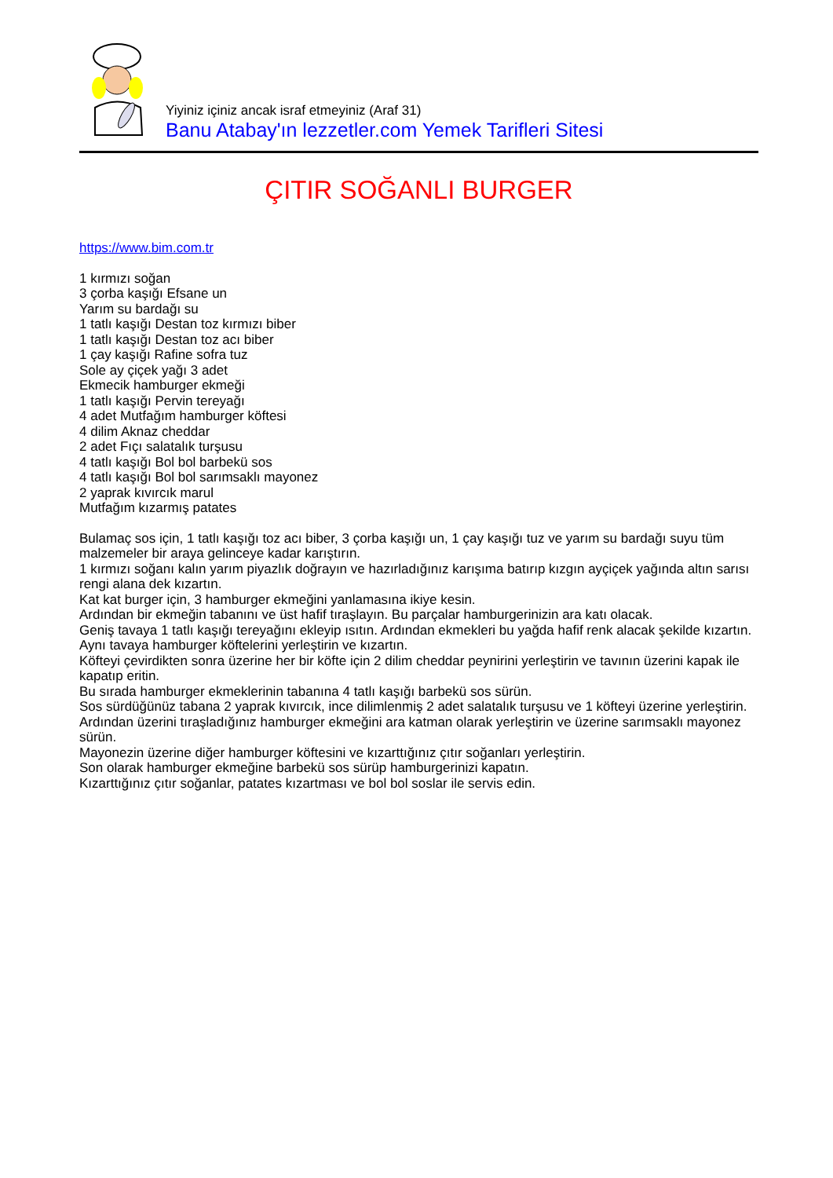Yiyiniz içiniz ancak israf etmeyiniz (Araf 31)
Banu Atabay'ın lezzetler.com Yemek Tarifleri Sitesi
ÇITIR SOĞANLI BURGER
https://www.bim.com.tr
1 kırmızı soğan
3 çorba kaşığı Efsane un
Yarım su bardağı su
1 tatlı kaşığı Destan toz kırmızı biber
1 tatlı kaşığı Destan toz acı biber
1 çay kaşığı Rafine sofra tuz
Sole ay çiçek yağı 3 adet
Ekmecik hamburger ekmeği
1 tatlı kaşığı Pervin tereyağı
4 adet Mutfağım hamburger köftesi
4 dilim Aknaz cheddar
2 adet Fıçı salatalık turşusu
4 tatlı kaşığı Bol bol barbekü sos
4 tatlı kaşığı Bol bol sarımsaklı mayonez
2 yaprak kıvırcık marul
Mutfağım kızarmış patates
Bulamaç sos için, 1 tatlı kaşığı toz acı biber, 3 çorba kaşığı un, 1 çay kaşığı tuz ve yarım su bardağı suyu tüm malzemeler bir araya gelinceye kadar karıştırın.
1 kırmızı soğanı kalın yarım piyazlık doğrayın ve hazırladığınız karışıma batırıp kızgın ayçiçek yağında altın sarısı rengi alana dek kızartın.
Kat kat burger için, 3 hamburger ekmeğini yanlamasına ikiye kesin.
Ardından bir ekmeğin tabanını ve üst hafif tıraşlayın. Bu parçalar hamburgerinizin ara katı olacak.
Geniş tavaya 1 tatlı kaşığı tereyağını ekleyip ısıtın. Ardından ekmekleri bu yağda hafif renk alacak şekilde kızartın.
Aynı tavaya hamburger köftelerini yerleştirin ve kızartın.
Köfteyi çevirdikten sonra üzerine her bir köfte için 2 dilim cheddar peynirini yerleştirin ve tavının üzerini kapak ile kapatıp eritin.
Bu sırada hamburger ekmeklerinin tabanına 4 tatlı kaşığı barbekü sos sürün.
Sos sürdüğünüz tabana 2 yaprak kıvırcık, ince dilimlenmiş 2 adet salatalık turşusu ve 1 köfteyi üzerine yerleştirin.
Ardından üzerini tıraşladığınız hamburger ekmeğini ara katman olarak yerleştirin ve üzerine sarımsaklı mayonez sürün.
Mayonezin üzerine diğer hamburger köftesini ve kızarttığınız çıtır soğanları yerleştirin.
Son olarak hamburger ekmeğine barbekü sos sürüp hamburgerinizi kapatın.
Kızarttığınız çıtır soğanlar, patates kızartması ve bol bol soslar ile servis edin.